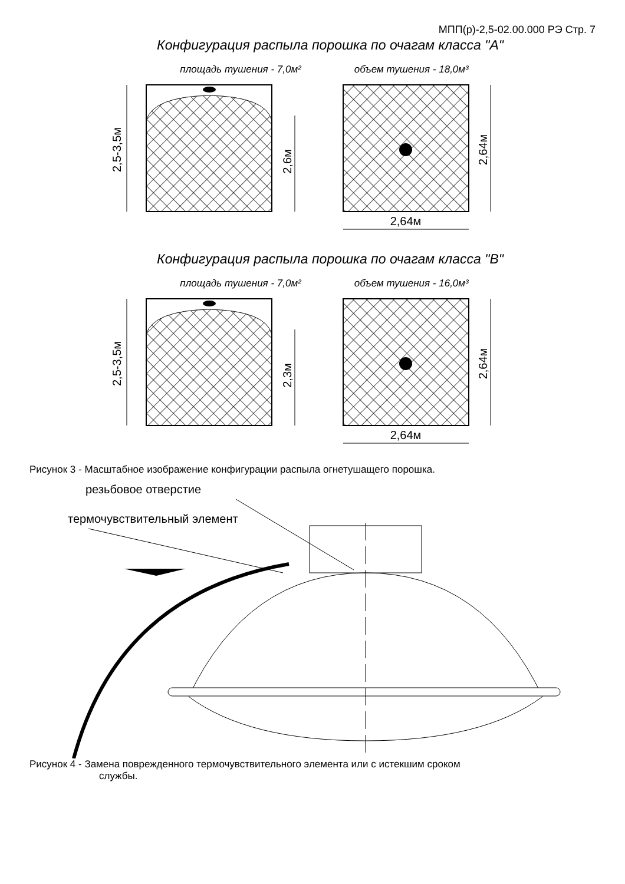МПП(р)-2,5-02.00.000 РЭ Стр. 7
Конфигурация распыла порошка по очагам класса "А"
площадь тушения - 7,0м² объем тушения - 18,0м³
2,5-3,5м
2,6м
2,64м
2,64м
Конфигурация распыла порошка по очагам класса "В"
площадь тушения - 7,0м² объем тушения - 16,0м³
2,5-3,5м
2,3м
2,64м
2,64м
Рисунок 3 - Масштабное изображение конфигурации распыла огнетушащего порошка.
резьбовое отверстие
термочувствительный элемент
Рисунок 4 - Замена поврежденного термочувствительного элемента или с истекшим сроком
службы.